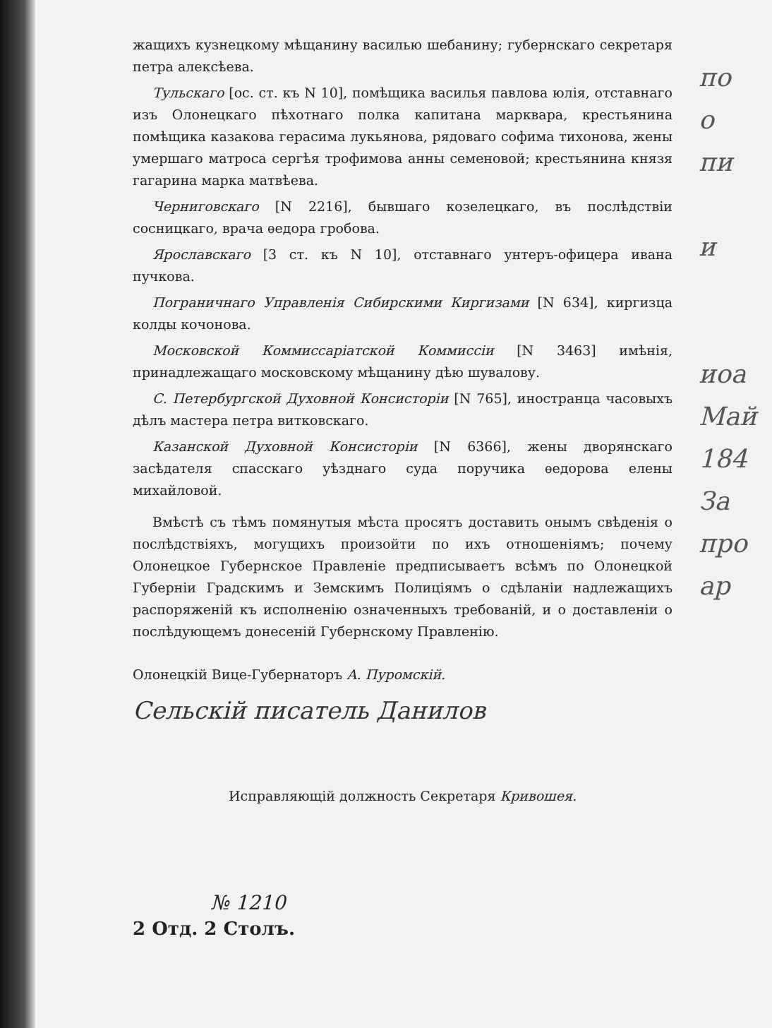жащихъ кузнецкому мѣщанину василью шебанину; губернскаго секретаря петра алексѣева.
Тульскаго [ос. ст. къ N 10], помѣщика василья павлова юлія, отставнаго изъ Олонецкаго пѣхотнаго полка капитана марквара, крестьянина помѣщика казакова герасима лукьянова, рядоваго софима тихонова, жены умершаго матроса сергѣя трофимова анны семеновой; крестьянина князя гагарина марка матвѣева.
Черниговскаго [N 2216], бывшаго козелецкаго, въ послѣдствіи сосницкаго, врача ѳедора гробова.
Ярославскаго [3 ст. къ N 10], отставнаго унтеръ-офицера ивана пучкова.
Пограничнаго Управленія Сибирскими Киргизами [N 634], киргизца колды кочонова.
Московской Коммиссаріатской Коммиссіи [N 3463] имѣнія, принадлежащаго московскому мѣщанину дѣю шувалову.
С. Петербургской Духовной Консисторіи [N 765], иностранца часовыхъ дѣлъ мастера петра витковскаго.
Казанской Духовной Консисторіи [N 6366], жены дворянскаго засѣдателя спасскаго уѣзднаго суда поручика ѳедорова елены михайловой.
Вмѣстѣ съ тѣмъ помянутыя мѣста просятъ доставить онымъ свѣденія о послѣдствіяхъ, могущихъ произойти по ихъ отношеніямъ; почему Олонецкое Губернское Правленіе предписываетъ всѣмъ по Олонецкой Губерніи Градскимъ и Земскимъ Полиціямъ о сдѣланіи надлежащихъ распоряженій къ исполненію означенныхъ требованій, и о доставленіи о послѣдующемъ донесеній Губернскому Правленію.
Олонецкій Вице-Губернаторъ А. Пуромскій.
Сельскій писатель Данилов
Исправляющій должность Секретаря Кривошея.
№ 1210
2 Отд. 2 Столъ.
по
о
пи
и
иоа
Май
184
За
про
ар